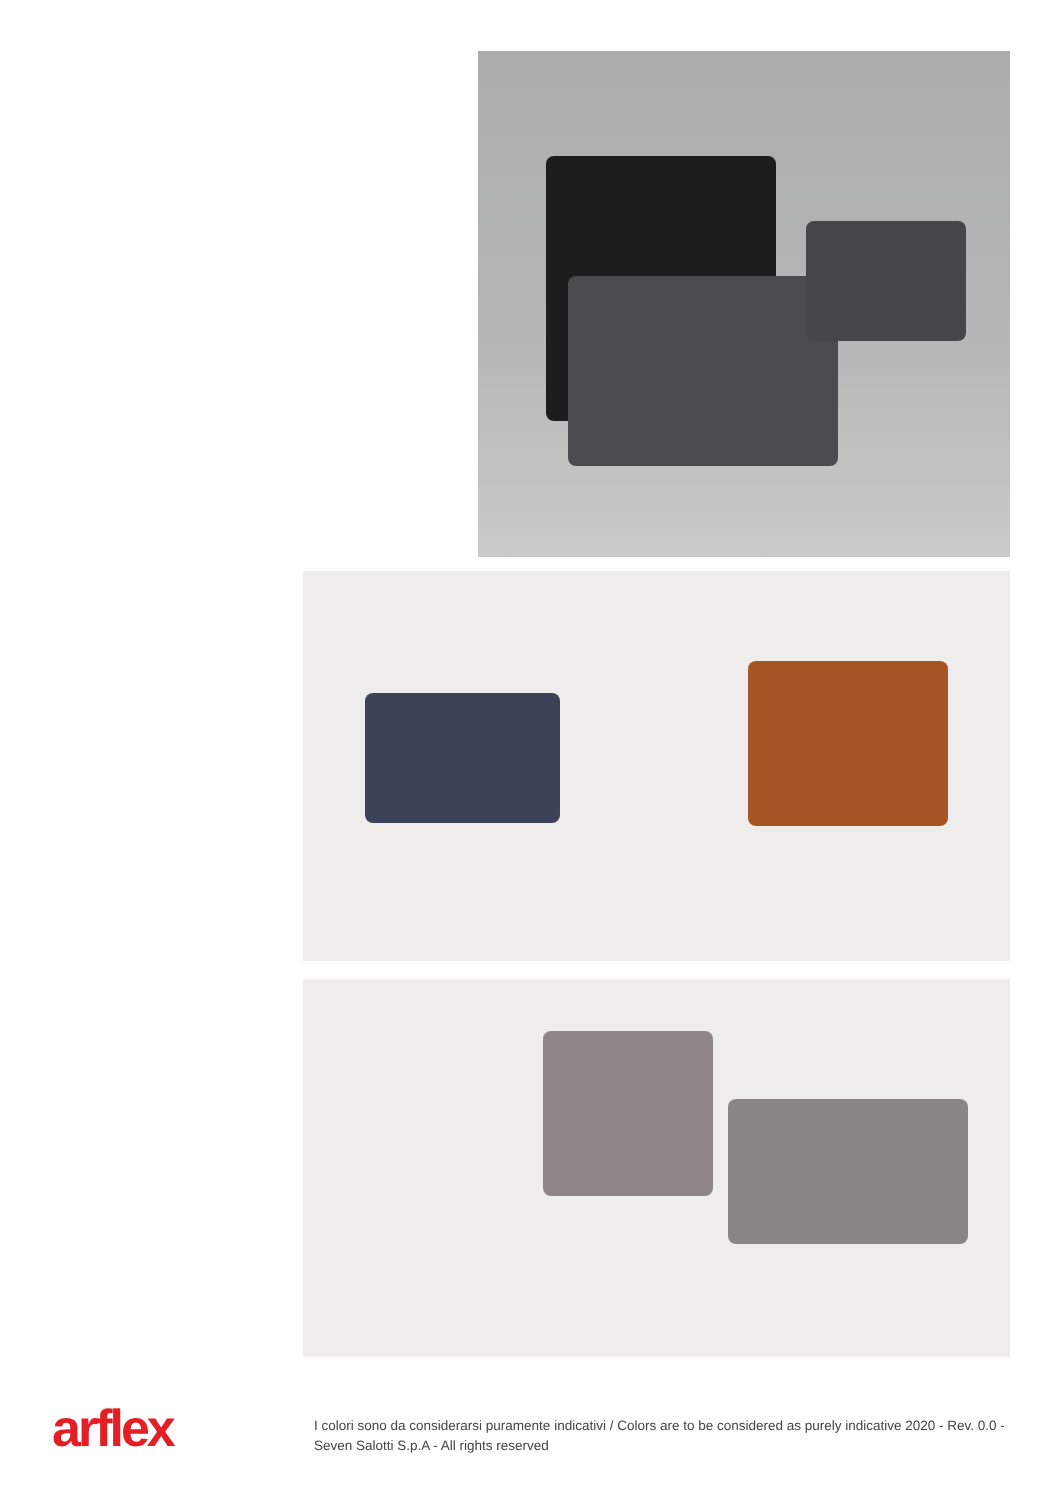arflex
I colori sono da considerarsi puramente indicativi / Colors are to be considered as purely indicative 2020 - Rev. 0.0 -
Seven Salotti S.p.A - All rights reserved